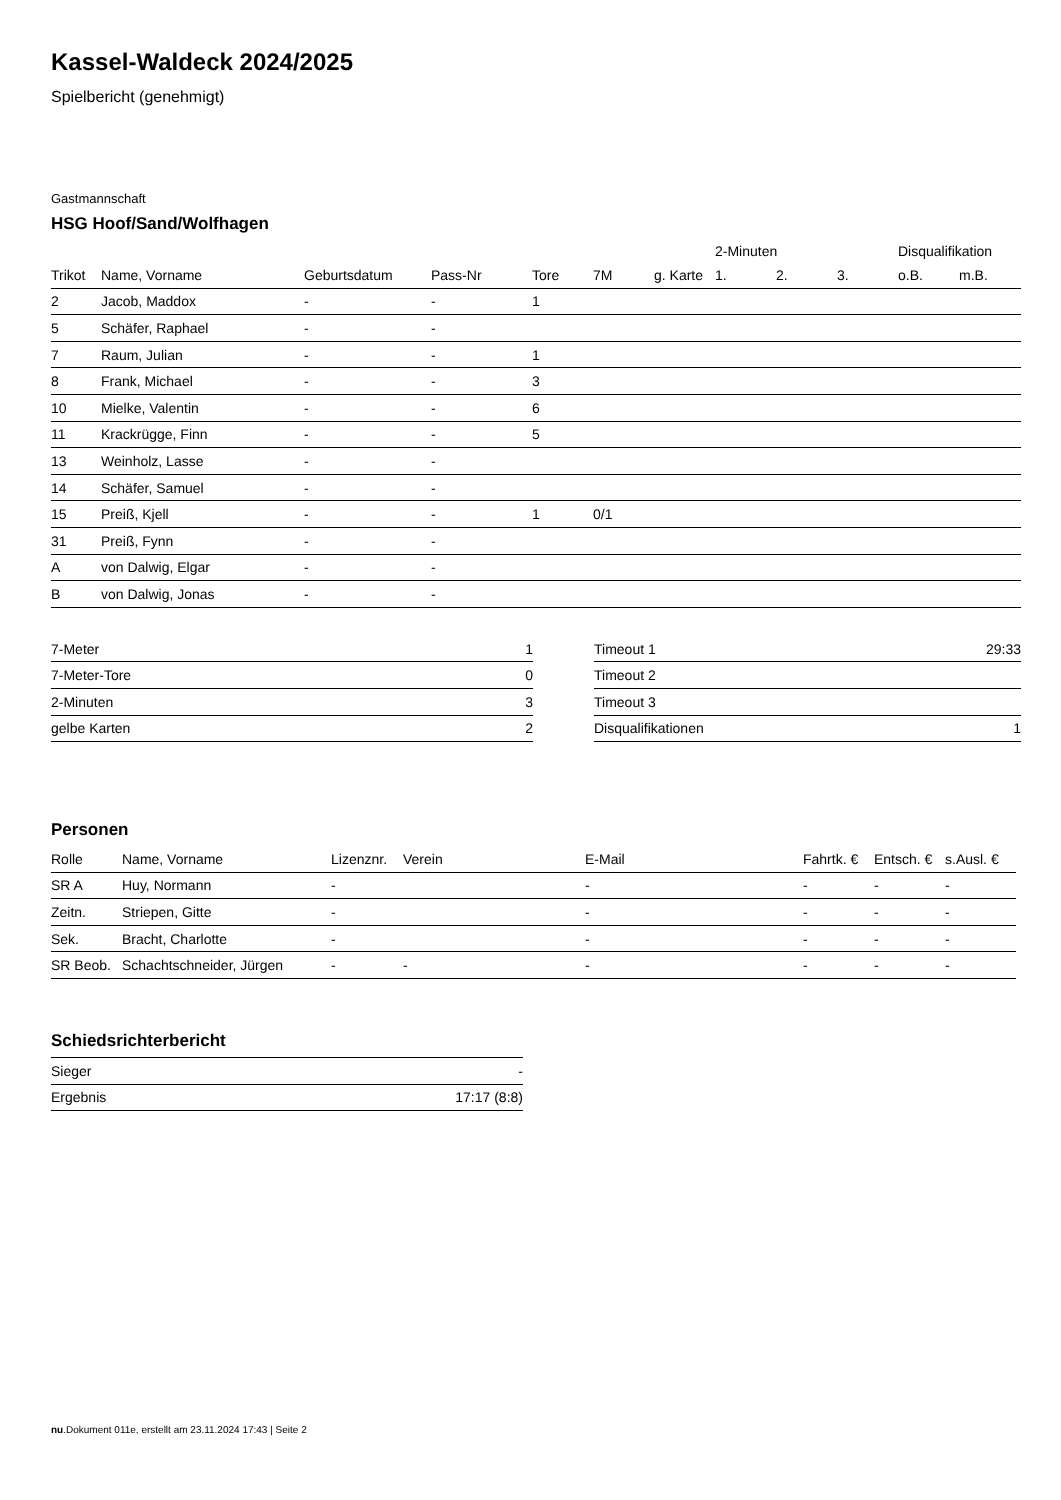Kassel-Waldeck 2024/2025
Spielbericht (genehmigt)
Gastmannschaft
HSG Hoof/Sand/Wolfhagen
| | | | | | | | 2-Minuten | | | Disqualifikation | |
| --- | --- | --- | --- | --- | --- | --- | --- | --- | --- | --- | --- |
| Trikot | Name, Vorname | Geburtsdatum | Pass-Nr | Tore | 7M | g. Karte | 1. | 2. | 3. | o.B. | m.B. |
| 2 | Jacob, Maddox | - | - | 1 | | | | | | | |
| 5 | Schäfer, Raphael | - | - | | | | | | | | |
| 7 | Raum, Julian | - | - | 1 | | | | | | | |
| 8 | Frank, Michael | - | - | 3 | | | | | | | |
| 10 | Mielke, Valentin | - | - | 6 | | | | | | | |
| 11 | Krackrügge, Finn | - | - | 5 | | | | | | | |
| 13 | Weinholz, Lasse | - | - | | | | | | | | |
| 14 | Schäfer, Samuel | - | - | | | | | | | | |
| 15 | Preiß, Kjell | - | - | 1 | 0/1 | | | | | | |
| 31 | Preiß, Fynn | - | - | | | | | | | | |
| A | von Dalwig, Elgar | - | - | | | | | | | | |
| B | von Dalwig, Jonas | - | - | | | | | | | | |
| 7-Meter | 1 |
| 7-Meter-Tore | 0 |
| 2-Minuten | 3 |
| gelbe Karten | 2 |
| Timeout 1 | 29:33 |
| Timeout 2 | |
| Timeout 3 | |
| Disqualifikationen | 1 |
Personen
| Rolle | Name, Vorname | Lizenznr. | Verein | E-Mail | Fahrtk. € | Entsch. € | s.Ausl. € |
| --- | --- | --- | --- | --- | --- | --- | --- |
| SR A | Huy, Normann | - | | - | - | - | - |
| Zeitn. | Striepen, Gitte | - | | - | - | - | - |
| Sek. | Bracht, Charlotte | - | | - | - | - | - |
| SR Beob. | Schachtschneider, Jürgen | - | - | - | - | - | - |
Schiedsrichterbericht
| Sieger | - |
| Ergebnis | 17:17 (8:8) |
nu.Dokument 011e, erstellt am 23.11.2024 17:43 | Seite 2